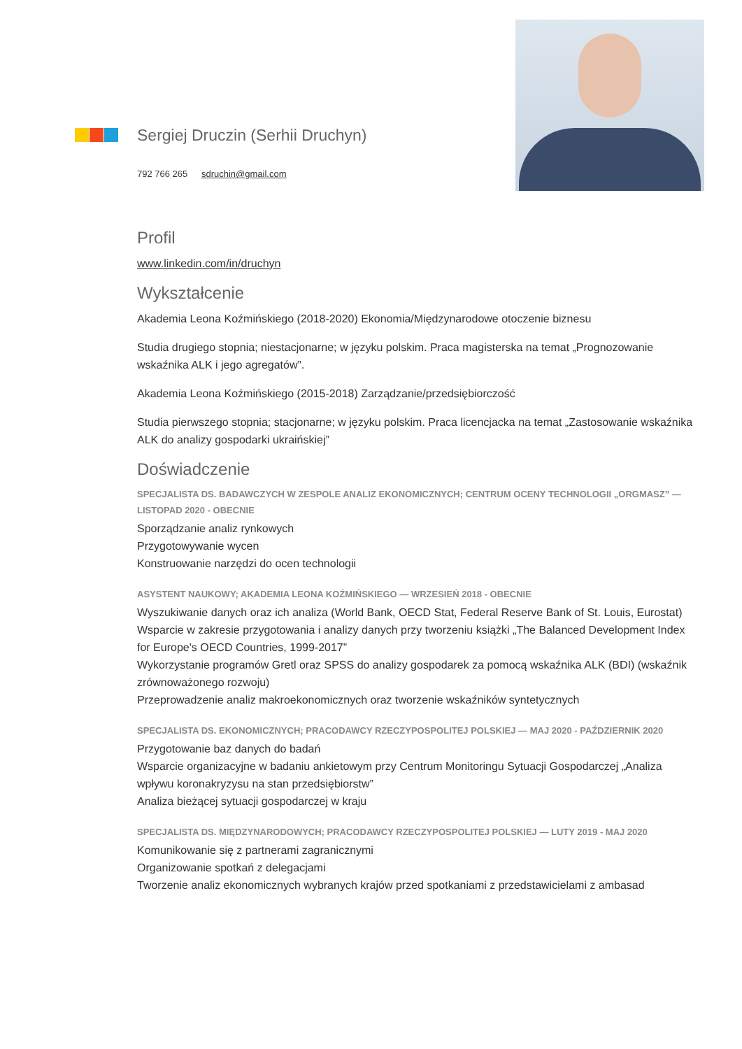Sergiej Druczin (Serhii Druchyn)
792 766 265 sdruchin@gmail.com
Profil
www.linkedin.com/in/druchyn
Wykształcenie
Akademia Leona Koźmińskiego (2018-2020) Ekonomia/Międzynarodowe otoczenie biznesu
Studia drugiego stopnia; niestacjonarne; w języku polskim. Praca magisterska na temat „Prognozowanie wskaźnika ALK i jego agregatów”.
Akademia Leona Koźmińskiego (2015-2018) Zarządzanie/przedsiębiorczość
Studia pierwszego stopnia; stacjonarne; w języku polskim. Praca licencjacka na temat „Zastosowanie wskaźnika ALK do analizy gospodarki ukraińskiej”
Doświadczenie
SPECJALISTA DS. BADAWCZYCH W ZESPOLE ANALIZ EKONOMICZNYCH; CENTRUM OCENY TECHNOLOGII „ORGMASZ” — LISTOPAD 2020 - OBECNIE
Sporządzanie analiz rynkowych
Przygotowywanie wycen
Konstruowanie narzędzi do ocen technologii
ASYSTENT NAUKOWY; AKADEMIA LEONA KOŹMIŃSKIEGO — WRZESIEŃ 2018 - OBECNIE
Wyszukiwanie danych oraz ich analiza (World Bank, OECD Stat, Federal Reserve Bank of St. Louis, Eurostat)
Wsparcie w zakresie przygotowania i analizy danych przy tworzeniu książki „The Balanced Development Index for Europe's OECD Countries, 1999-2017”
Wykorzystanie programów Gretl oraz SPSS do analizy gospodarek za pomocą wskaźnika ALK (BDI) (wskaźnik zrównoważonego rozwoju)
Przeprowadzenie analiz makroekonomicznych oraz tworzenie wskaźników syntetycznych
SPECJALISTA DS. EKONOMICZNYCH; PRACODAWCY RZECZYPOSPOLITEJ POLSKIEJ — MAJ 2020 - PAŹDZIERNIK 2020
Przygotowanie baz danych do badań
Wsparcie organizacyjne w badaniu ankietowym przy Centrum Monitoringu Sytuacji Gospodarczej „Analiza wpływu koronakryzysu na stan przedsiębiorstw”
Analiza bieżącej sytuacji gospodarczej w kraju
SPECJALISTA DS. MIĘDZYNARODOWYCH; PRACODAWCY RZECZYPOSPOLITEJ POLSKIEJ — LUTY 2019 - MAJ 2020
Komunikowanie się z partnerami zagranicznymi
Organizowanie spotkań z delegacjami
Tworzenie analiz ekonomicznych wybranych krajów przed spotkaniami z przedstawicielami z ambasad